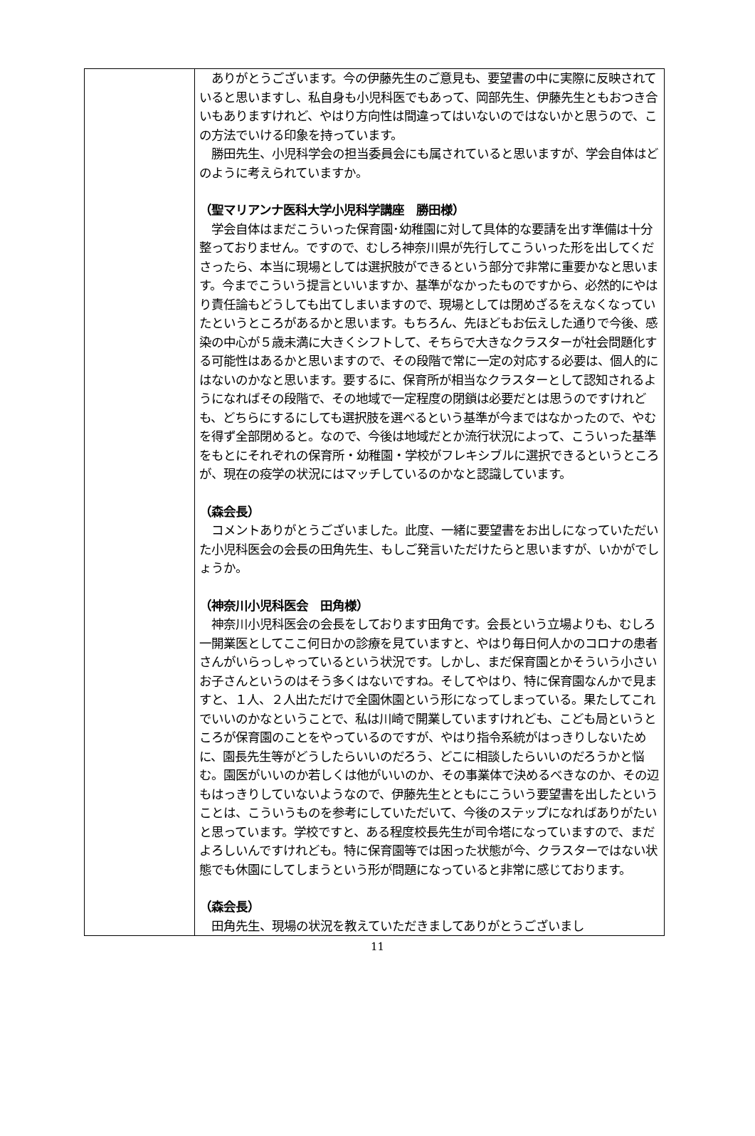| | ありがとうございます。今の伊藤先生のご意見も、要望書の中に実際に反映されていると思いますし、私自身も小児科医でもあって、岡部先生、伊藤先生ともおつき合いもありますけれど、やはり方向性は間違ってはいないのではないかと思うので、この方法でいける印象を持っています。 勝田先生、小児科学会の担当委員会にも属されていると思いますが、学会自体はどのように考えられていますか。 （聖マリアンナ医科大学小児科学講座 勝田様） 学会自体はまだこういった保育園･幼稚園に対して具体的な要請を出す準備は十分整っておりません。ですので、むしろ神奈川県が先行してこういった形を出してくださったら、本当に現場としては選択肢ができるという部分で非常に重要かなと思います。今までこういう提言といいますか、基準がなかったものですから、必然的にやはり責任論もどうしても出てしまいますので、現場としては閉めざるをえなくなっていたというところがあるかと思います。もちろん、先ほどもお伝えした通りで今後、感染の中心が５歳未満に大きくシフトして、そちらで大きなクラスターが社会問題化する可能性はあるかと思いますので、その段階で常に一定の対応する必要は、個人的にはないのかなと思います。要するに、保育所が相当なクラスターとして認知されるようになればその段階で、その地域で一定程度の閉鎖は必要だとは思うのですけれども、どちらにするにしても選択肢を選べるという基準が今まではなかったので、やむを得ず全部閉めると。なので、今後は地域だとか流行状況によって、こういった基準をもとにそれぞれの保育所・幼稚園・学校がフレキシブルに選択できるというところが、現在の疫学の状況にはマッチしているのかなと認識しています。 （森会長） コメントありがとうございました。此度、一緒に要望書をお出しになっていただいた小児科医会の会長の田角先生、もしご発言いただけたらと思いますが、いかがでしょうか。 （神奈川小児科医会 田角様） 神奈川小児科医会の会長をしております田角です。会長という立場よりも、むしろ一開業医としてここ何日かの診療を見ていますと、やはり毎日何人かのコロナの患者さんがいらっしゃっているという状況です。しかし、まだ保育園とかそういう小さいお子さんというのはそう多くはないですね。そしてやはり、特に保育園なんかで見ますと、１人、２人出ただけで全園休園という形になってしまっている。果たしてこれでいいのかなということで、私は川崎で開業していますけれども、こども局というところが保育園のことをやっているのですが、やはり指令系統がはっきりしないために、園長先生等がどうしたらいいのだろう、どこに相談したらいいのだろうかと悩む。園医がいいのか若しくは他がいいのか、その事業体で決めるべきなのか、その辺もはっきりしていないようなので、伊藤先生とともにこういう要望書を出したということは、こういうものを参考にしていただいて、今後のステップになればありがたいと思っています。学校ですと、ある程度校長先生が司令塔になっていますので、まだよろしいんですけれども。特に保育園等では困った状態が今、クラスターではない状態でも休園にしてしまうという形が問題になっていると非常に感じております。 （森会長） 田角先生、現場の状況を教えていただきましてありがとうございまし |
11